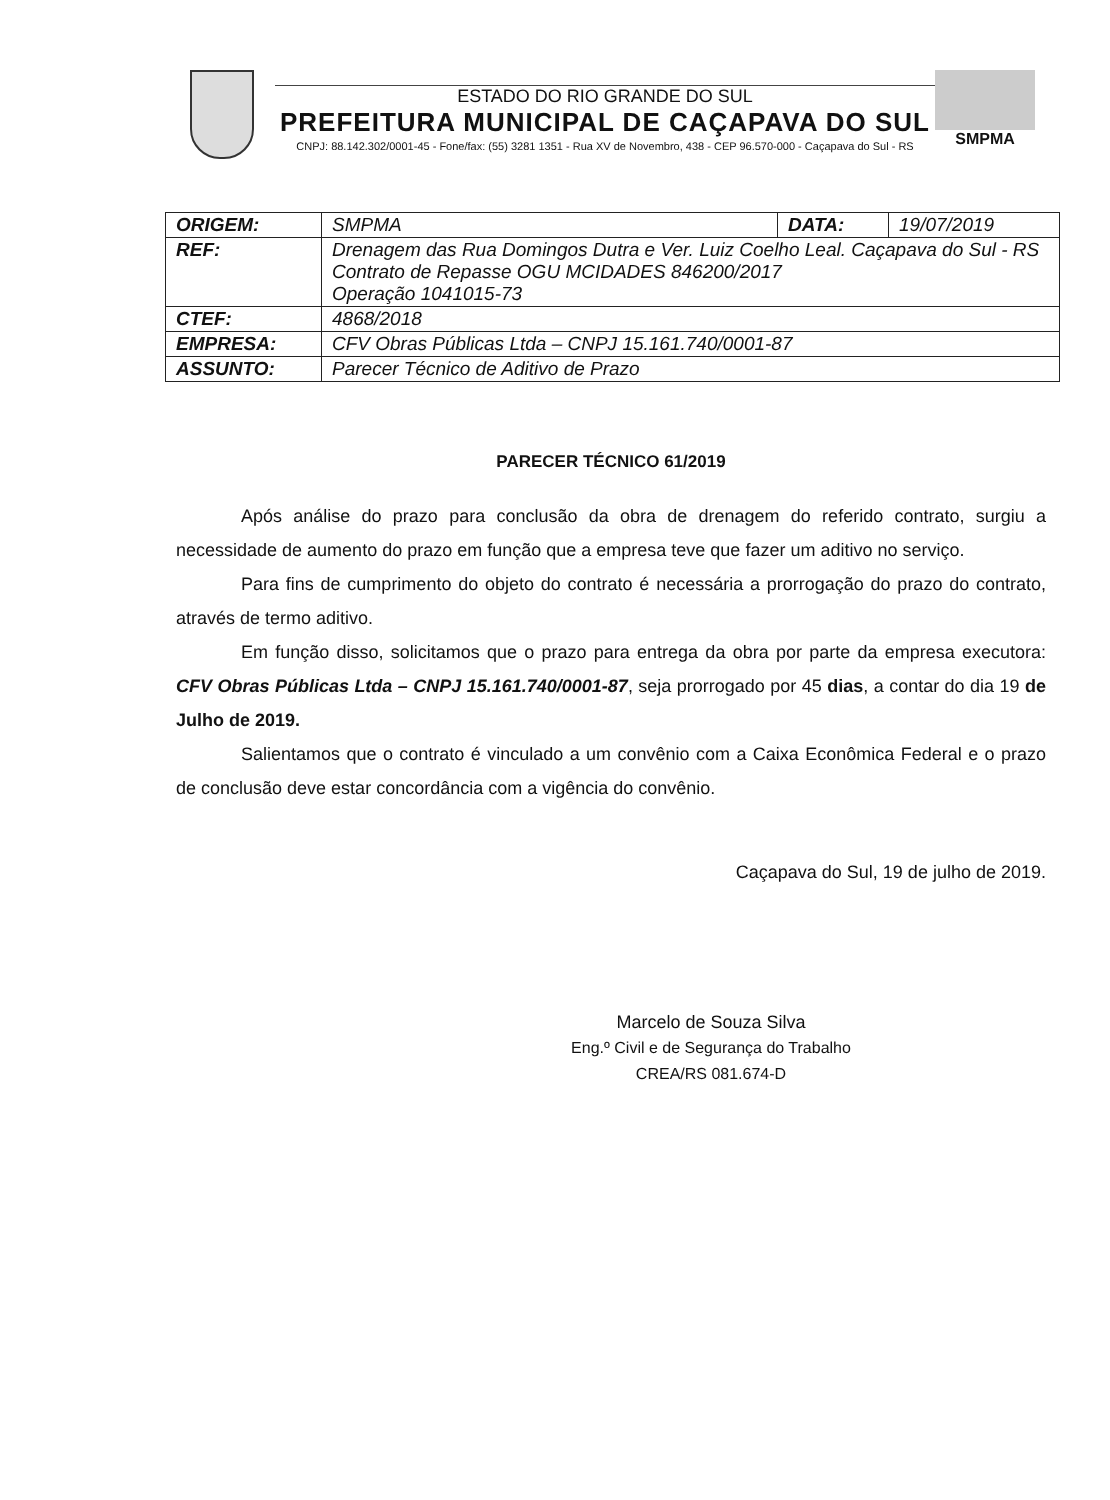ESTADO DO RIO GRANDE DO SUL
PREFEITURA MUNICIPAL DE CAÇAPAVA DO SUL
CNPJ: 88.142.302/0001-45 - Fone/fax: (55) 3281 1351 - Rua XV de Novembro, 438 - CEP 96.570-000 - Caçapava do Sul - RS
SMPMA
| ORIGEM: | SMPMA | DATA: | 19/07/2019 |
| REF: | Drenagem das Rua Domingos Dutra e Ver. Luiz Coelho Leal. Caçapava do Sul - RS Contrato de Repasse OGU MCIDADES 846200/2017 Operação 1041015-73 | | |
| CTEF: | 4868/2018 | | |
| EMPRESA: | CFV Obras Públicas Ltda – CNPJ 15.161.740/0001-87 | | |
| ASSUNTO: | Parecer Técnico de Aditivo de Prazo | | |
PARECER TÉCNICO 61/2019
Após análise do prazo para conclusão da obra de drenagem do referido contrato, surgiu a necessidade de aumento do prazo em função que a empresa teve que fazer um aditivo no serviço.
Para fins de cumprimento do objeto do contrato é necessária a prorrogação do prazo do contrato, através de termo aditivo.
Em função disso, solicitamos que o prazo para entrega da obra por parte da empresa executora: CFV Obras Públicas Ltda – CNPJ 15.161.740/0001-87, seja prorrogado por 45 dias, a contar do dia 19 de Julho de 2019.
Salientamos que o contrato é vinculado a um convênio com a Caixa Econômica Federal e o prazo de conclusão deve estar concordância com a vigência do convênio.
Caçapava do Sul, 19 de julho de 2019.
Marcelo de Souza Silva
Eng.º Civil e de Segurança do Trabalho
CREA/RS 081.674-D